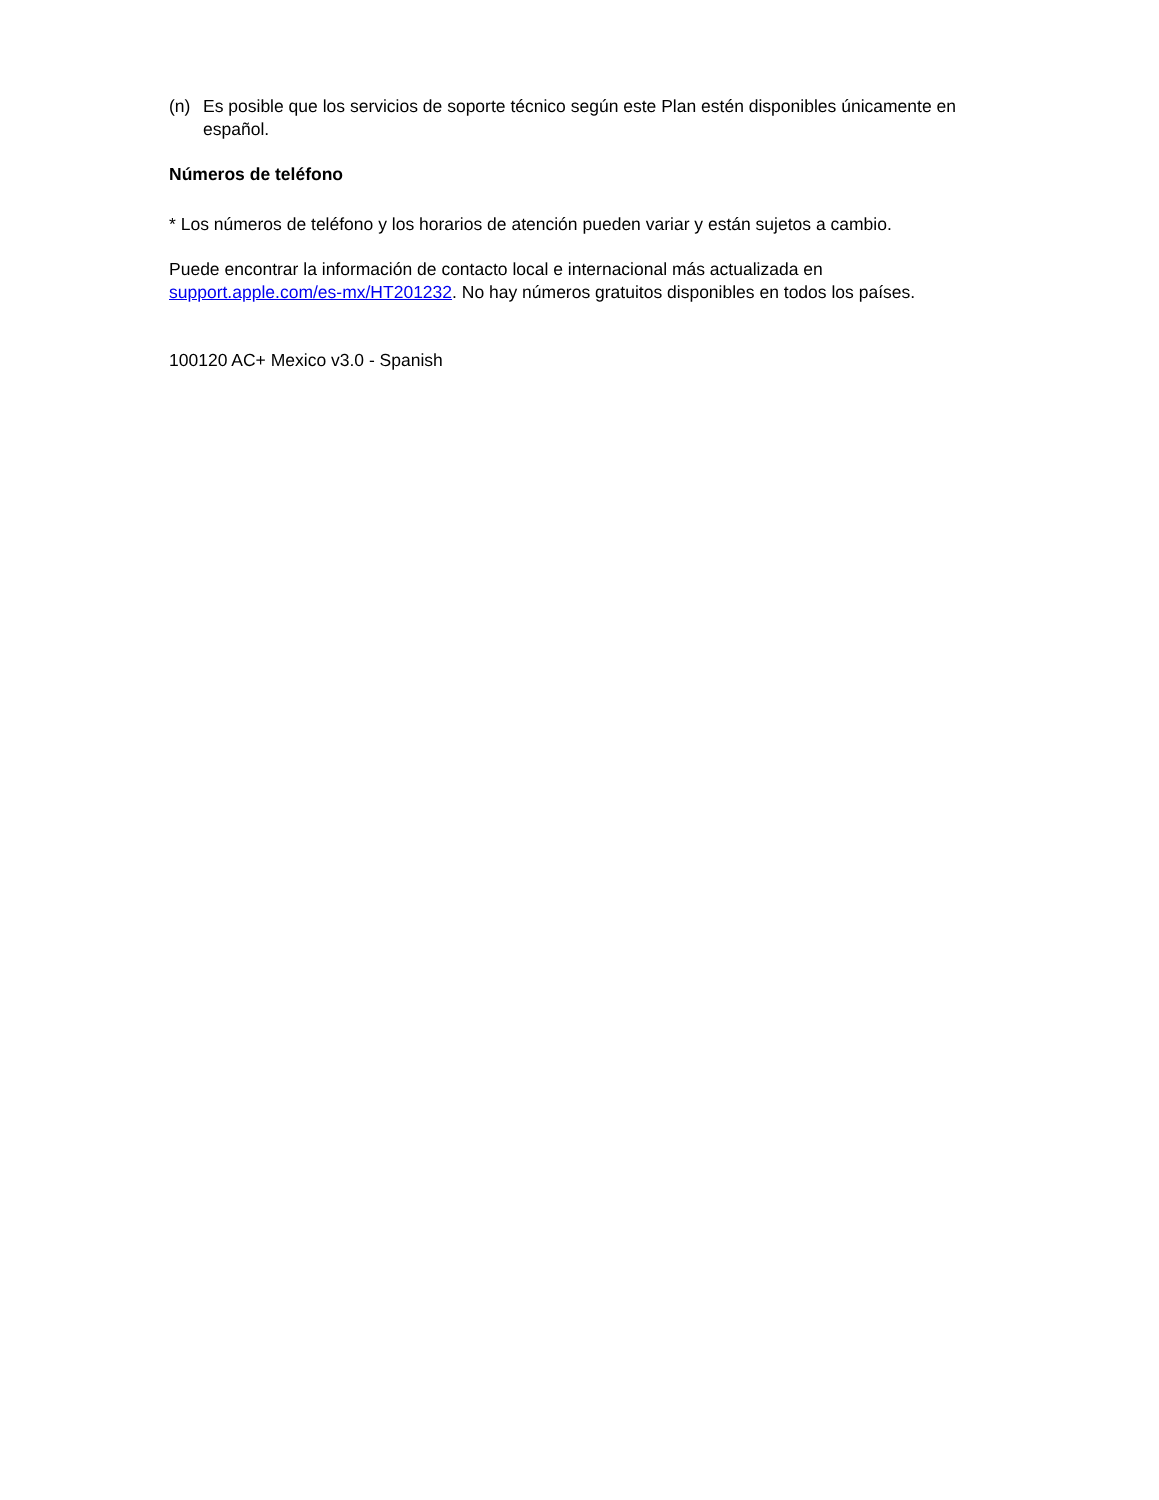(n) Es posible que los servicios de soporte técnico según este Plan estén disponibles únicamente en español.
Números de teléfono
* Los números de teléfono y los horarios de atención pueden variar y están sujetos a cambio.
Puede encontrar la información de contacto local e internacional más actualizada en support.apple.com/es-mx/HT201232. No hay números gratuitos disponibles en todos los países.
100120 AC+ Mexico v3.0 - Spanish